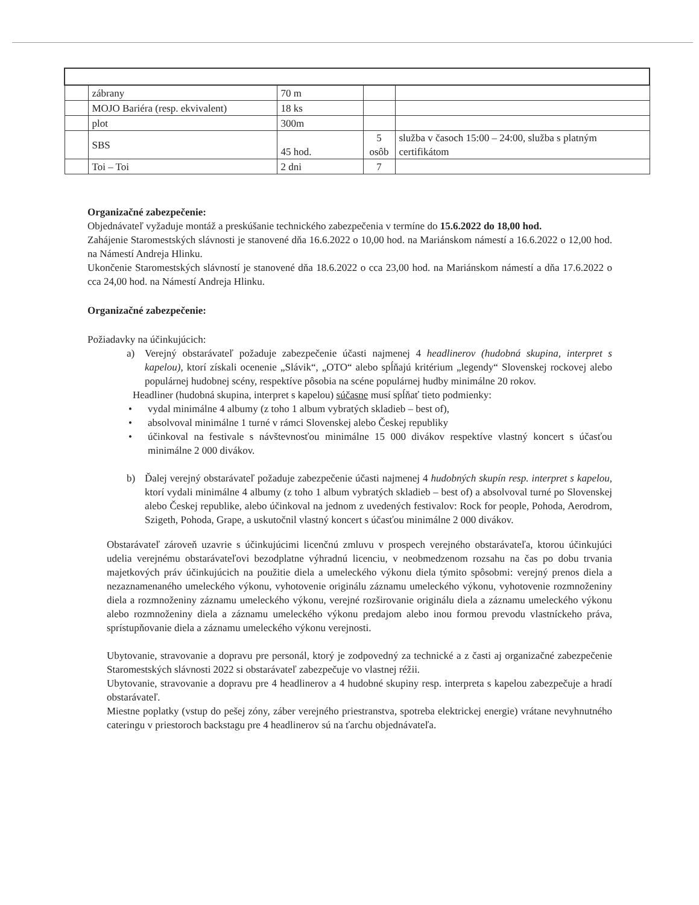| | zábrany | 70 m | | |
| | MOJO Bariéra (resp. ekvivalent) | 18 ks | | |
| | plot | 300m | | |
| | SBS | 45 hod. | 5 osôb | služba v časoch 15:00 – 24:00, služba s platným certifikátom |
| | Toi – Toi | 2 dni | 7 | |
Organizačné zabezpečenie:
Objednávateľ vyžaduje montáž a preskúšanie technického zabezpečenia v termíne do 15.6.2022 do 18,00 hod.
Zahájenie Staromestských slávnosti je stanovené dňa 16.6.2022 o 10,00 hod. na Mariánskom námestí a 16.6.2022 o 12,00 hod. na Námestí Andreja Hlinku.
Ukončenie Staromestských slávností je stanovené dňa 18.6.2022 o cca 23,00 hod. na Mariánskom námestí a dňa 17.6.2022 o cca 24,00 hod. na Námestí Andreja Hlinku.
Organizačné zabezpečenie:
Požiadavky na účinkujúcich:
a) Verejný obstarávateľ požaduje zabezpečenie účasti najmenej 4 headlinerov (hudobná skupina, interpret s kapelou), ktorí získali ocenenie „Slávik“, „OTO“ alebo spĺňajú kritérium „legendy“ Slovenskej rockovej alebo populárnej hudobnej scény, respektíve pôsobia na scéne populárnej hudby minimálne 20 rokov.
Headliner (hudobná skupina, interpret s kapelou) súčasne musí spĺňať tieto podmienky:
• vydal minimálne 4 albumy (z toho 1 album vybratých skladieb – best of),
• absolvoval minimálne 1 turné v rámci Slovenskej alebo Českej republiky
• účinkoval na festivale s návštevnosťou minimálne 15 000 divákov respektíve vlastný koncert s účasťou minimálne 2 000 divákov.
b) Ďalej verejný obstarávateľ požaduje zabezpečenie účasti najmenej 4 hudobných skupín resp. interpret s kapelou, ktorí vydali minimálne 4 albumy (z toho 1 album vybratých skladieb – best of) a absolvoval turné po Slovenskej alebo Českej republike, alebo účinkoval na jednom z uvedených festivalov: Rock for people, Pohoda, Aerodrom, Szigeth, Pohoda, Grape, a uskutočnil vlastný koncert s účasťou minimálne 2 000 divákov.
Obstarávateľ zároveň uzavrie s účinkujúcimi licenčnú zmluvu v prospech verejného obstarávateľa, ktorou účinkujúci udelia verejnému obstarávateľovi bezodplatne výhradnú licenciu, v neobmedzenom rozsahu na čas po dobu trvania majetkových práv účinkujúcich na použitie diela a umeleckého výkonu diela týmito spôsobmi: verejný prenos diela a nezaznamenaného umeleckého výkonu, vyhotovenie originálu záznamu umeleckého výkonu, vyhotovenie rozmnoženiny diela a rozmnoženiny záznamu umeleckého výkonu, verejné rozširovanie originálu diela a záznamu umeleckého výkonu alebo rozmnoženiny diela a záznamu umeleckého výkonu predajom alebo inou formou prevodu vlastníckeho práva, sprístupňovanie diela a záznamu umeleckého výkonu verejnosti.
Ubytovanie, stravovanie a dopravu pre personál, ktorý je zodpovedný za technické a z časti aj organizačné zabezpečenie Staromestských slávnosti 2022 si obstarávateľ zabezpečuje vo vlastnej réžii.
Ubytovanie, stravovanie a dopravu pre 4 headlinerov a 4 hudobné skupiny resp. interpreta s kapelou zabezpečuje a hradí obstarávateľ.
Miestne poplatky (vstup do pešej zóny, záber verejného priestranstva, spotreba elektrickej energie) vrátane nevyhnutného cateringu v priestoroch backstagu pre 4 headlinerov sú na ťarchu objednávateľa.